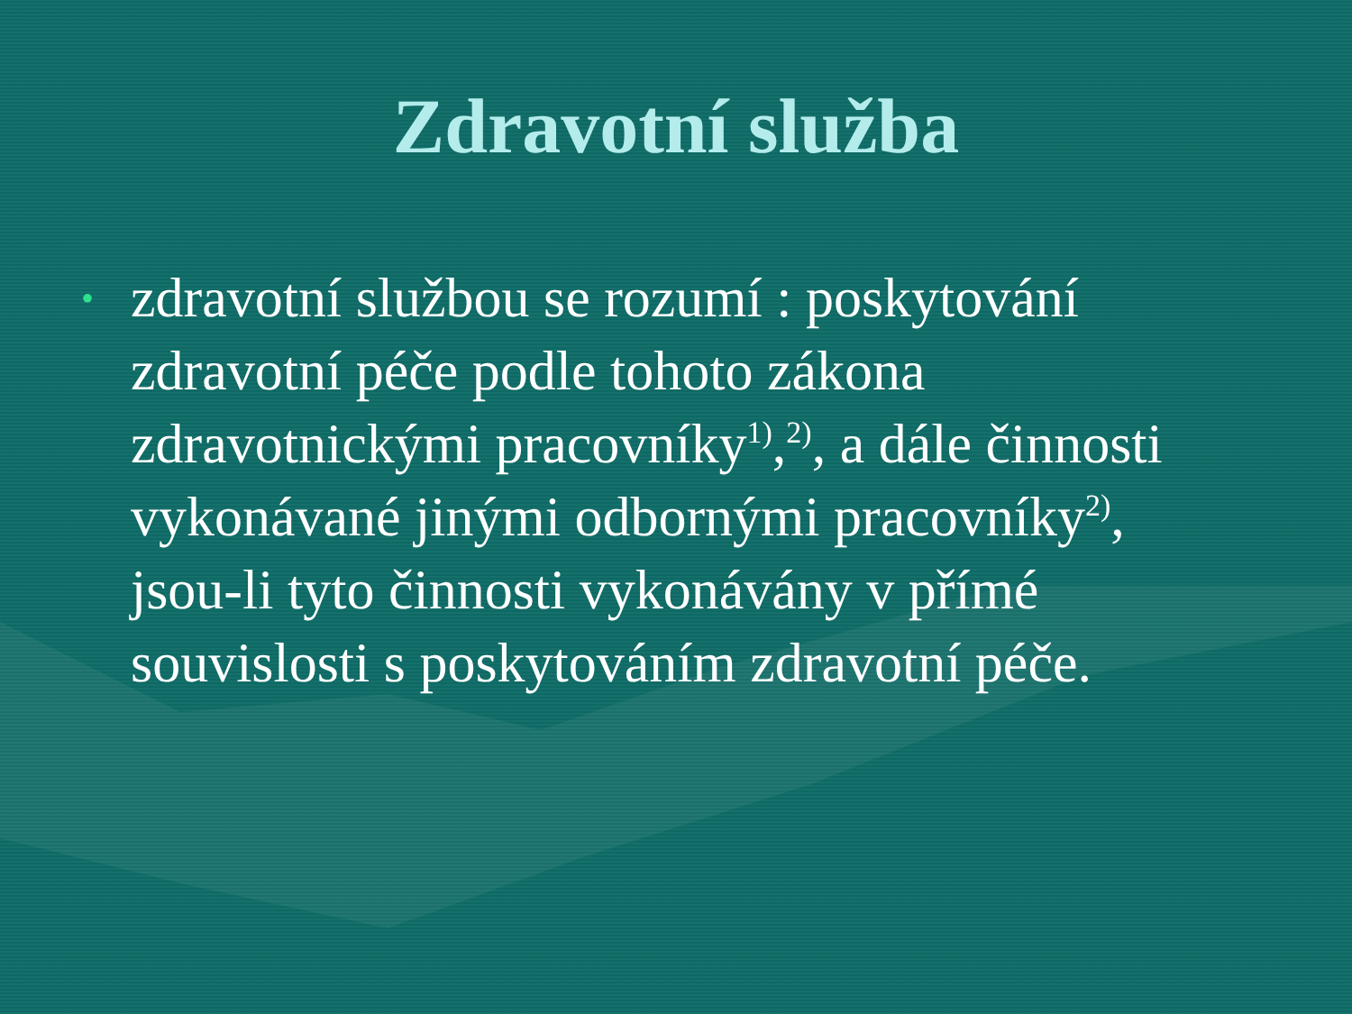Zdravotní služba
•
zdravotní službou se rozumí : poskytování zdravotní péče podle tohoto zákona zdravotnickými pracovníky<sup>1)</sup>,<sup>2)</sup>, a dále činnosti vykonávané jinými odbornými pracovníky<sup>2)</sup>, jsou-li tyto činnosti vykonávány v přímé souvislosti s poskytováním zdravotní péče.